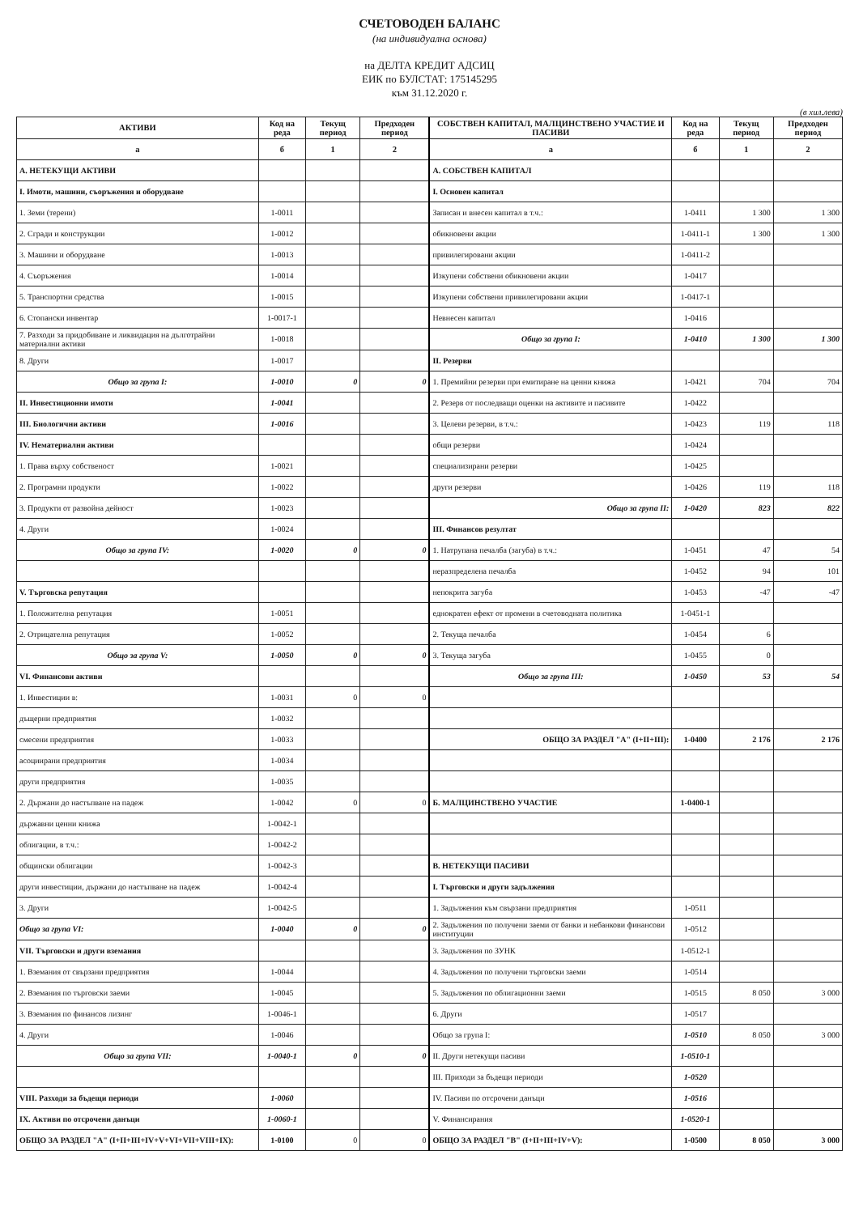СЧЕТОВОДЕН БАЛАНС
(на индивидуална основа)
на ДЕЛТА КРЕДИТ АДСИЦ
ЕИК по БУЛСТАТ: 175145295
към 31.12.2020 г.
(в хил.лева)
| АКТИВИ | Код на реда | Текущ период | Предходен период | СОБСТВЕН КАПИТАЛ, МАЛЦИНСТВЕНО УЧАСТИЕ И ПАСИВИ | Код на реда | Текущ период | Предходен период |
| --- | --- | --- | --- | --- | --- | --- | --- |
| а | б | 1 | 2 | а | б | 1 | 2 |
| А. НЕТЕКУЩИ АКТИВИ | | | | А. СОБСТВЕН КАПИТАЛ | | | |
| I. Имоти, машини, съоръжения и оборудване | | | | I. Основен капитал | | | |
| 1. Земи (терени) | 1-0011 | | | Записан и внесен капитал в т.ч.: | 1-0411 | 1 300 | 1 300 |
| 2. Сгради и конструкции | 1-0012 | | | обикновени акции | 1-0411-1 | 1 300 | 1 300 |
| 3. Машини и оборудване | 1-0013 | | | привилегировани акции | 1-0411-2 | | |
| 4. Съоръжения | 1-0014 | | | Изкупени собствени обикновени акции | 1-0417 | | |
| 5. Транспортни средства | 1-0015 | | | Изкупени собствени привилегировани акции | 1-0417-1 | | |
| 6. Стопански инвентар | 1-0017-1 | | | Невнесен капитал | 1-0416 | | |
| 7. Разходи за придобиване и ликвидация на дълготрайни материални активи | 1-0018 | | | Общо за група I: | 1-0410 | 1 300 | 1 300 |
| 8. Други | 1-0017 | | | II. Резерви | | | |
| Общо за група I: | 1-0010 | 0 | 0 | 1. Премийни резерви при емитиране на ценни книжа | 1-0421 | 704 | 704 |
| II. Инвестиционни имоти | 1-0041 | | | 2. Резерв от последващи оценки на активите и пасивите | 1-0422 | | |
| III. Биологични активи | 1-0016 | | | 3. Целеви резерви, в т.ч.: | 1-0423 | 119 | 118 |
| IV. Нематериални активи | | | | общи резерви | 1-0424 | | |
| 1. Права върху собственост | 1-0021 | | | специализирани резерви | 1-0425 | | |
| 2. Програмни продукти | 1-0022 | | | други резерви | 1-0426 | 119 | 118 |
| 3. Продукти от развойна дейност | 1-0023 | | | Общо за група II: | 1-0420 | 823 | 822 |
| 4. Други | 1-0024 | | | III. Финансов резултат | | | |
| Общо за група IV: | 1-0020 | 0 | 0 | 1. Натрупана печалба (загуба) в т.ч.: | 1-0451 | 47 | 54 |
| | | | | неразпределена печалба | 1-0452 | 94 | 101 |
| V. Търговска репутация | | | | непокрита загуба | 1-0453 | -47 | -47 |
| 1. Положителна репутация | 1-0051 | | | еднократен ефект от промени в счетоводната политика | 1-0451-1 | | |
| 2. Отрицателна репутация | 1-0052 | | | 2. Текуща печалба | 1-0454 | 6 | |
| Общо за група V: | 1-0050 | 0 | 0 | 3. Текуща загуба | 1-0455 | 0 | |
| VI. Финансови активи | | | | Общо за група III: | 1-0450 | 53 | 54 |
| 1. Инвестиции в: | 1-0031 | 0 | 0 | | | | |
| дъщерни предприятия | 1-0032 | | | | | | |
| смесени предприятия | 1-0033 | | | ОБЩО ЗА РАЗДЕЛ "А" (I+II+III): | 1-0400 | 2 176 | 2 176 |
| асоциирани предприятия | 1-0034 | | | | | | |
| други предприятия | 1-0035 | | | | | | |
| 2. Държани до настъпване на падеж | 1-0042 | 0 | 0 | Б. МАЛЦИНСТВЕНО УЧАСТИЕ | 1-0400-1 | | |
| държавни ценни книжа | 1-0042-1 | | | | | | |
| облигации, в т.ч.: | 1-0042-2 | | | | | | |
| общински облигации | 1-0042-3 | | | В. НЕТЕКУЩИ ПАСИВИ | | | |
| други инвестиции, държани до настъпване на падеж | 1-0042-4 | | | I. Търговски и други задължения | | | |
| 3. Други | 1-0042-5 | | | 1. Задължения към свързани предприятия | 1-0511 | | |
| Общо за група VI: | 1-0040 | 0 | 0 | 2. Задължения по получени заеми от банки и небанкови финансови институции | 1-0512 | | |
| VII. Търговски и други вземания | | | | 3. Задължения по ЗУНК | 1-0512-1 | | |
| 1. Вземания от свързани предприятия | 1-0044 | | | 4. Задължения по получени търговски заеми | 1-0514 | | |
| 2. Вземания по търговски заеми | 1-0045 | | | 5. Задължения по облигационни заеми | 1-0515 | 8 050 | 3 000 |
| 3. Вземания по финансов лизинг | 1-0046-1 | | | 6. Други | 1-0517 | | |
| 4. Други | 1-0046 | | | Общо за група I: | 1-0510 | 8 050 | 3 000 |
| Общо за група VII: | 1-0040-1 | 0 | 0 | II. Други нетекущи пасиви | 1-0510-1 | | |
| | | | | III. Приходи за бъдещи периоди | 1-0520 | | |
| VIII. Разходи за бъдещи периоди | 1-0060 | | | IV. Пасиви по отсрочени данъци | 1-0516 | | |
| IX. Активи по отсрочени данъци | 1-0060-1 | | | V. Финансирания | 1-0520-1 | | |
| ОБЩО ЗА РАЗДЕЛ "А" (I+II+III+IV+V+VI+VII+VIII+IX): | 1-0100 | 0 | 0 | ОБЩО ЗА РАЗДЕЛ "В" (I+II+III+IV+V): | 1-0500 | 8 050 | 3 000 |